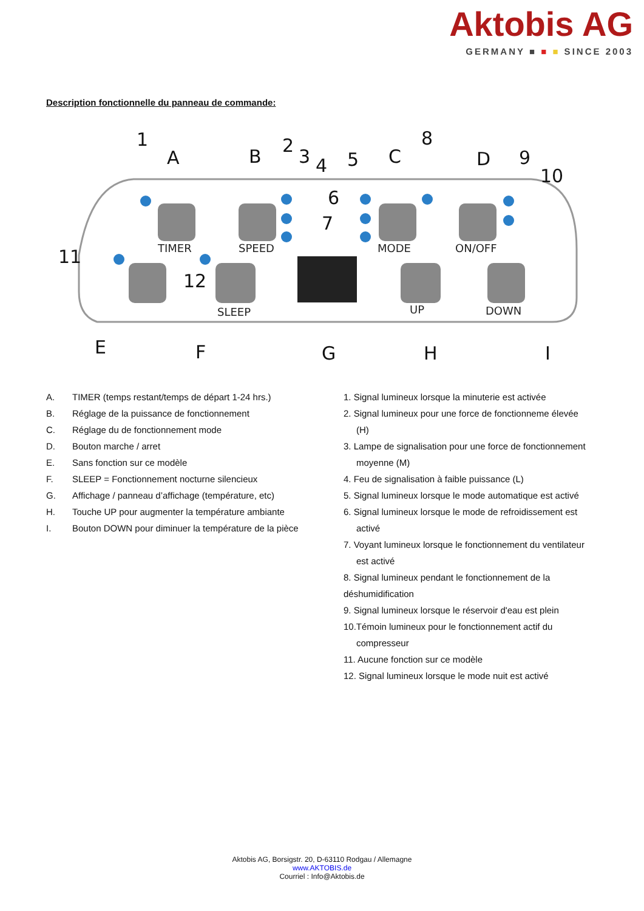Aktobis AG
GERMANY ■ ■ ■ SINCE 2003
Description fonctionnelle du panneau de commande:
TIMER
SPEED
MODE
ON/OFF
SLEEP
UP
DOWN
1
A
B
2
3
4
5
C
8
D
9
10
11
12
E
F
G
H
I
6
7
A. TIMER (temps restant/temps de départ 1-24 hrs.)
B. Réglage de la puissance de fonctionnement
C. Réglage du de fonctionnement mode
D. Bouton marche / arret
E. Sans fonction sur ce modèle
F. SLEEP = Fonctionnement nocturne silencieux
G. Affichage / panneau d’affichage (température, etc)
H. Touche UP pour augmenter la température ambiante
I. Bouton DOWN pour diminuer la température de la pièce
1. Signal lumineux lorsque la minuterie est activée
2. Signal lumineux pour une force de fonctionneme élevée (H)
3. Lampe de signalisation pour une force de fonctionnement moyenne (M)
4. Feu de signalisation à faible puissance (L)
5. Signal lumineux lorsque le mode automatique est activé
6. Signal lumineux lorsque le mode de refroidissement est activé
7. Voyant lumineux lorsque le fonctionnement du ventilateur est activé
8. Signal lumineux pendant le fonctionnement de la déshumidification
9. Signal lumineux lorsque le réservoir d'eau est plein
10.Témoin lumineux pour le fonctionnement actif du compresseur
11. Aucune fonction sur ce modèle
12. Signal lumineux lorsque le mode nuit est activé
Aktobis AG, Borsigstr. 20, D-63110 Rodgau / Allemagne
www.AKTOBIS.de
Courriel : Info@Aktobis.de